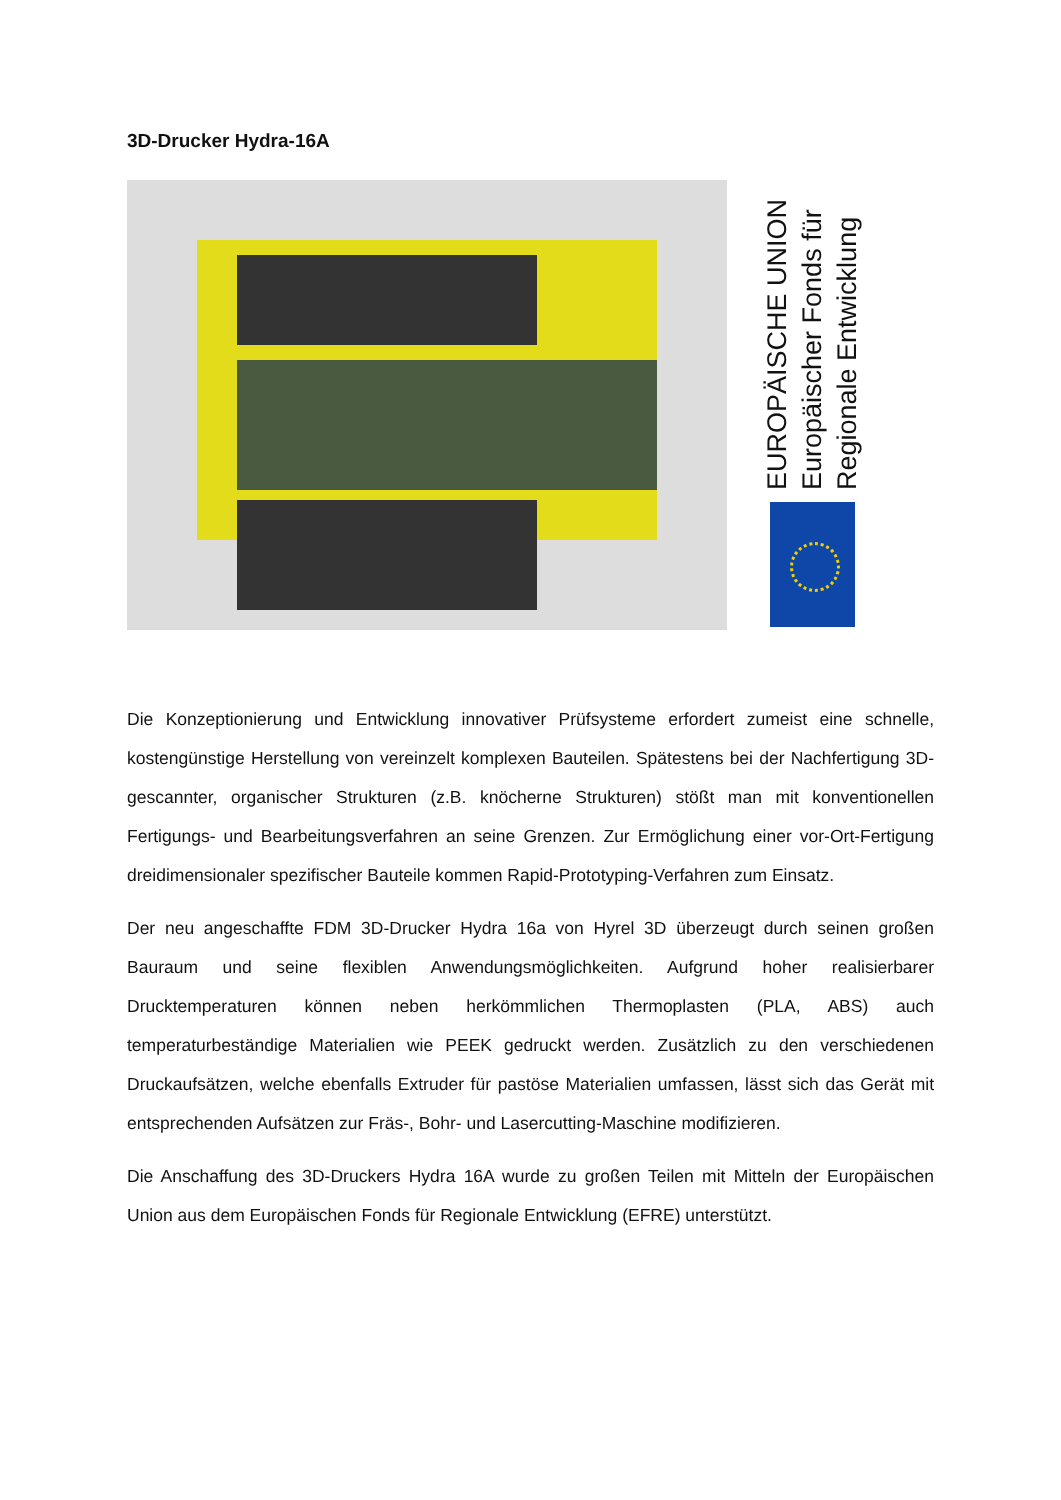3D-Drucker Hydra-16A
EUROPÄISCHE UNION
Europäischer Fonds für
Regionale Entwicklung
Die Konzeptionierung und Entwicklung innovativer Prüfsysteme erfordert zumeist eine schnelle, kostengünstige Herstellung von vereinzelt komplexen Bauteilen. Spätestens bei der Nachfertigung 3D-gescannter, organischer Strukturen (z.B. knöcherne Strukturen) stößt man mit konventionellen Fertigungs- und Bearbeitungsverfahren an seine Grenzen. Zur Ermöglichung einer vor-Ort-Fertigung dreidimensionaler spezifischer Bauteile kommen Rapid-Prototyping-Verfahren zum Einsatz.
Der neu angeschaffte FDM 3D-Drucker Hydra 16a von Hyrel 3D überzeugt durch seinen großen Bauraum und seine flexiblen Anwendungsmöglichkeiten. Aufgrund hoher realisierbarer Drucktemperaturen können neben herkömmlichen Thermoplasten (PLA, ABS) auch temperaturbeständige Materialien wie PEEK gedruckt werden. Zusätzlich zu den verschiedenen Druckaufsätzen, welche ebenfalls Extruder für pastöse Materialien umfassen, lässt sich das Gerät mit entsprechenden Aufsätzen zur Fräs-, Bohr- und Lasercutting-Maschine modifizieren.
Die Anschaffung des 3D-Druckers Hydra 16A wurde zu großen Teilen mit Mitteln der Europäischen Union aus dem Europäischen Fonds für Regionale Entwicklung (EFRE) unterstützt.